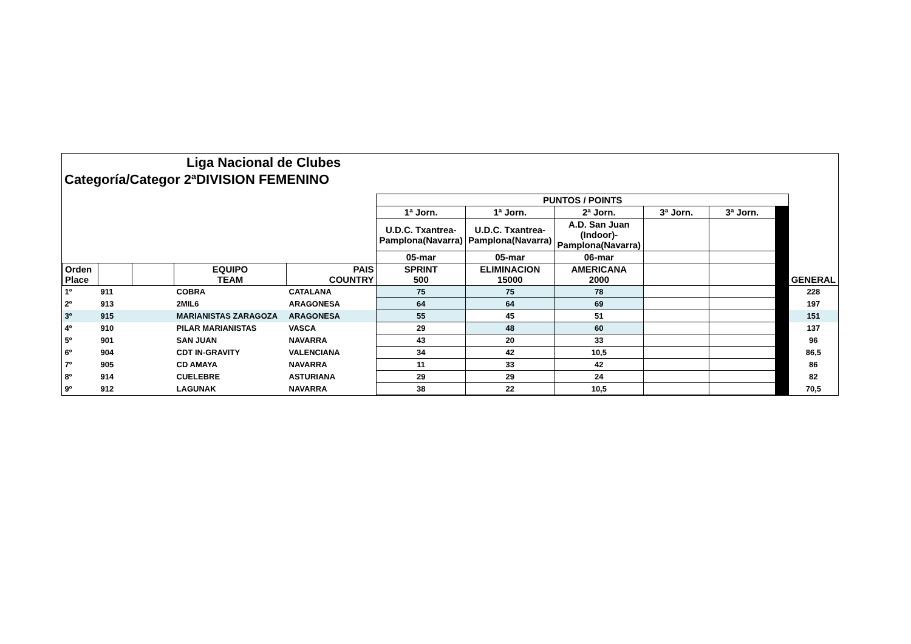Liga Nacional de Clubes
Categoría/Categor 2ªDIVISION FEMENINO
| | | | | | PUNTOS / POINTS | | | | | | |
| | | | | | 1ª Jorn. | 1ª Jorn. | 2ª Jorn. | 3ª Jorn. | 3ª Jorn. | | |
| | | | | | U.D.C. Txantrea- Pamplona(Navarra) | U.D.C. Txantrea- Pamplona(Navarra) | A.D. San Juan (Indoor)- Pamplona(Navarra) | | | | |
| | | | | | 05-mar | 05-mar | 06-mar | | | | |
| Orden Place | | | EQUIPO TEAM | PAIS COUNTRY | SPRINT 500 | ELIMINACION 15000 | AMERICANA 2000 | | | | GENERAL |
| 1º | 911 | | COBRA | CATALANA | 75 | 75 | 78 | | | | 228 |
| 2º | 913 | | 2MIL6 | ARAGONESA | 64 | 64 | 69 | | | | 197 |
| 3º | 915 | | MARIANISTAS ZARAGOZA | ARAGONESA | 55 | 45 | 51 | | | | 151 |
| 4º | 910 | | PILAR MARIANISTAS | VASCA | 29 | 48 | 60 | | | | 137 |
| 5º | 901 | | SAN JUAN | NAVARRA | 43 | 20 | 33 | | | | 96 |
| 6º | 904 | | CDT IN-GRAVITY | VALENCIANA | 34 | 42 | 10,5 | | | | 86,5 |
| 7º | 905 | | CD AMAYA | NAVARRA | 11 | 33 | 42 | | | | 86 |
| 8º | 914 | | CUELEBRE | ASTURIANA | 29 | 29 | 24 | | | | 82 |
| 9º | 912 | | LAGUNAK | NAVARRA | 38 | 22 | 10,5 | | | | 70,5 |